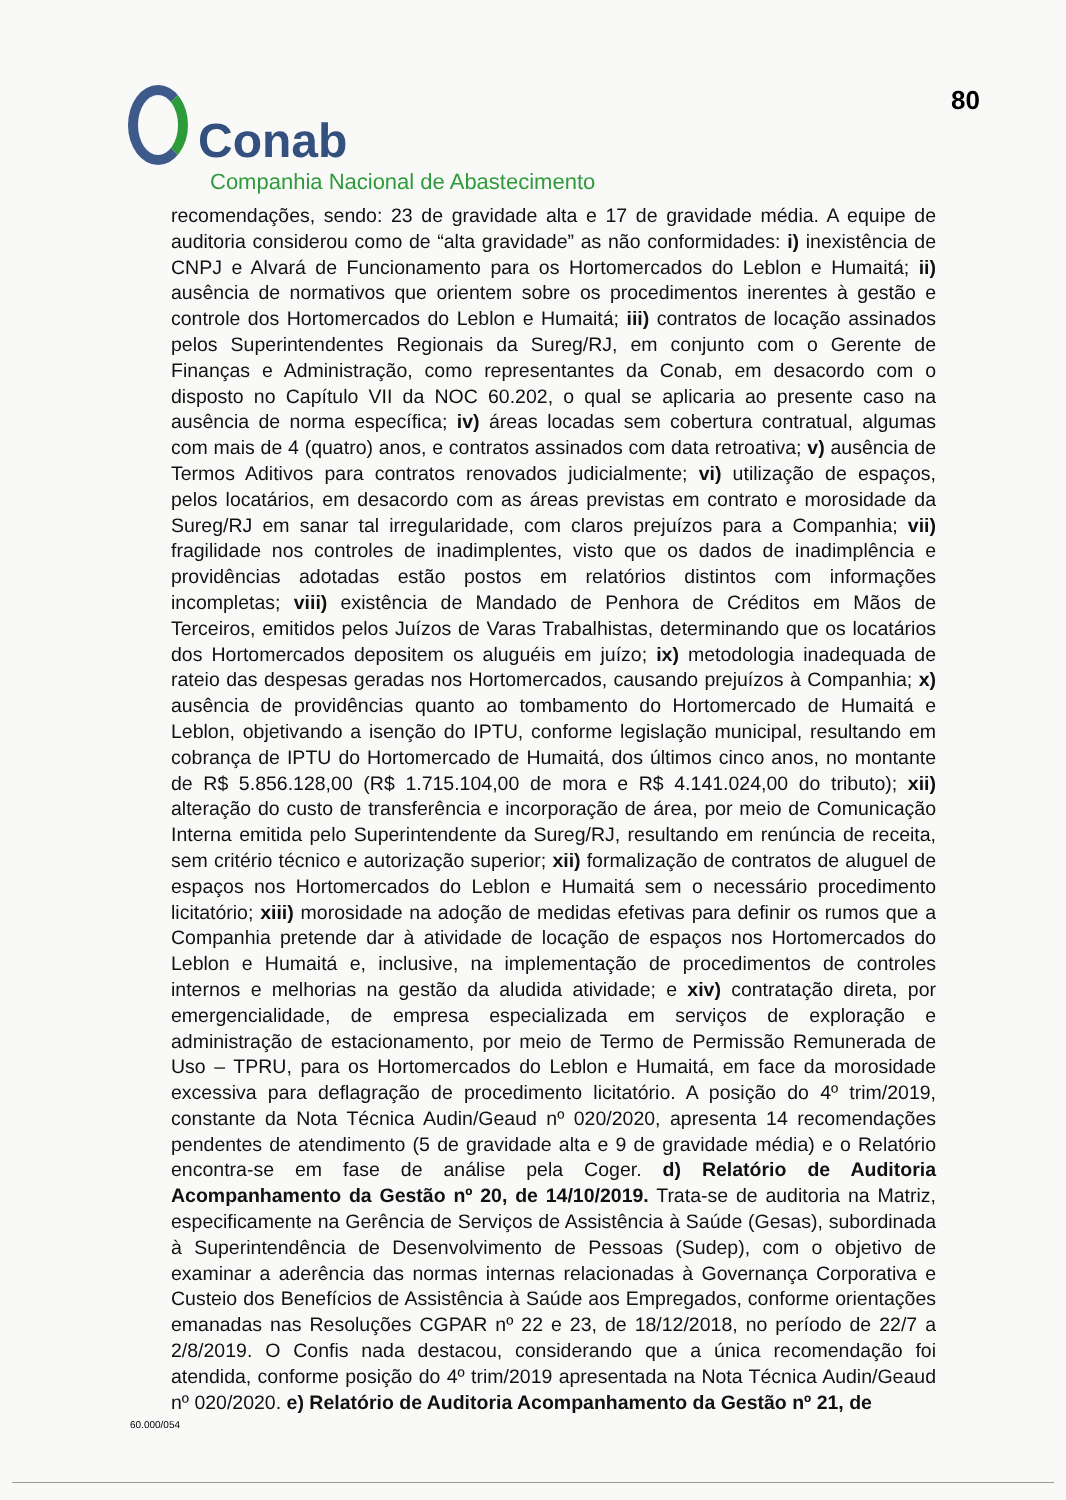Conab
Companhia Nacional de Abastecimento
80
recomendações, sendo: 23 de gravidade alta e 17 de gravidade média. A equipe de auditoria considerou como de “alta gravidade” as não conformidades: i) inexistência de CNPJ e Alvará de Funcionamento para os Hortomercados do Leblon e Humaitá; ii) ausência de normativos que orientem sobre os procedimentos inerentes à gestão e controle dos Hortomercados do Leblon e Humaitá; iii) contratos de locação assinados pelos Superintendentes Regionais da Sureg/RJ, em conjunto com o Gerente de Finanças e Administração, como representantes da Conab, em desacordo com o disposto no Capítulo VII da NOC 60.202, o qual se aplicaria ao presente caso na ausência de norma específica; iv) áreas locadas sem cobertura contratual, algumas com mais de 4 (quatro) anos, e contratos assinados com data retroativa; v) ausência de Termos Aditivos para contratos renovados judicialmente; vi) utilização de espaços, pelos locatários, em desacordo com as áreas previstas em contrato e morosidade da Sureg/RJ em sanar tal irregularidade, com claros prejuízos para a Companhia; vii) fragilidade nos controles de inadimplentes, visto que os dados de inadimplência e providências adotadas estão postos em relatórios distintos com informações incompletas; viii) existência de Mandado de Penhora de Créditos em Mãos de Terceiros, emitidos pelos Juízos de Varas Trabalhistas, determinando que os locatários dos Hortomercados depositem os aluguéis em juízo; ix) metodologia inadequada de rateio das despesas geradas nos Hortomercados, causando prejuízos à Companhia; x) ausência de providências quanto ao tombamento do Hortomercado de Humaitá e Leblon, objetivando a isenção do IPTU, conforme legislação municipal, resultando em cobrança de IPTU do Hortomercado de Humaitá, dos últimos cinco anos, no montante de R$ 5.856.128,00 (R$ 1.715.104,00 de mora e R$ 4.141.024,00 do tributo); xii) alteração do custo de transferência e incorporação de área, por meio de Comunicação Interna emitida pelo Superintendente da Sureg/RJ, resultando em renúncia de receita, sem critério técnico e autorização superior; xii) formalização de contratos de aluguel de espaços nos Hortomercados do Leblon e Humaitá sem o necessário procedimento licitatório; xiii) morosidade na adoção de medidas efetivas para definir os rumos que a Companhia pretende dar à atividade de locação de espaços nos Hortomercados do Leblon e Humaitá e, inclusive, na implementação de procedimentos de controles internos e melhorias na gestão da aludida atividade; e xiv) contratação direta, por emergencialidade, de empresa especializada em serviços de exploração e administração de estacionamento, por meio de Termo de Permissão Remunerada de Uso – TPRU, para os Hortomercados do Leblon e Humaitá, em face da morosidade excessiva para deflagração de procedimento licitatório. A posição do 4º trim/2019, constante da Nota Técnica Audin/Geaud nº 020/2020, apresenta 14 recomendações pendentes de atendimento (5 de gravidade alta e 9 de gravidade média) e o Relatório encontra-se em fase de análise pela Coger. d) Relatório de Auditoria Acompanhamento da Gestão nº 20, de 14/10/2019. Trata-se de auditoria na Matriz, especificamente na Gerência de Serviços de Assistência à Saúde (Gesas), subordinada à Superintendência de Desenvolvimento de Pessoas (Sudep), com o objetivo de examinar a aderência das normas internas relacionadas à Governança Corporativa e Custeio dos Benefícios de Assistência à Saúde aos Empregados, conforme orientações emanadas nas Resoluções CGPAR nº 22 e 23, de 18/12/2018, no período de 22/7 a 2/8/2019. O Confis nada destacou, considerando que a única recomendação foi atendida, conforme posição do 4º trim/2019 apresentada na Nota Técnica Audin/Geaud nº 020/2020. e) Relatório de Auditoria Acompanhamento da Gestão nº 21, de
60.000/054